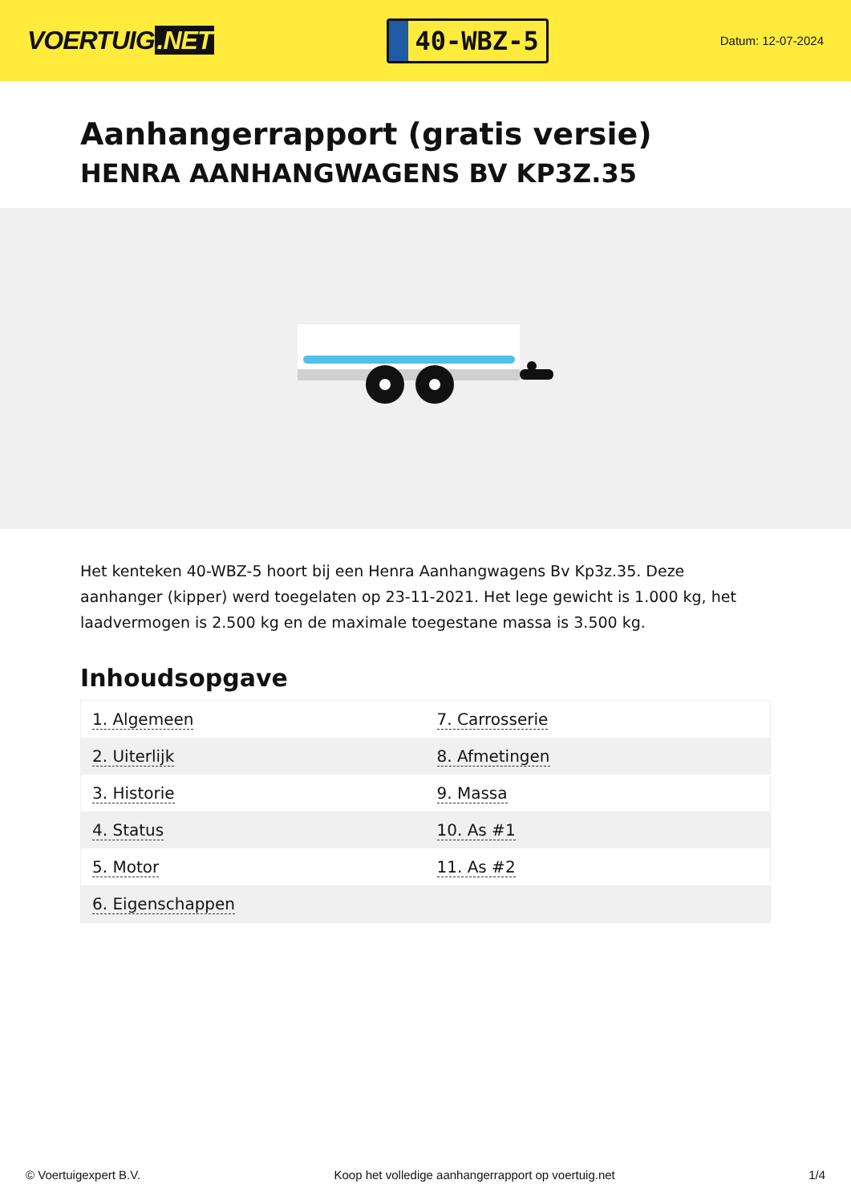VOERTUIG.NET
40-WBZ-5
Datum: 12-07-2024
Aanhangerrapport (gratis versie)
HENRA AANHANGWAGENS BV KP3Z.35
Het kenteken 40-WBZ-5 hoort bij een Henra Aanhangwagens Bv Kp3z.35. Deze aanhanger (kipper) werd toegelaten op 23-11-2021. Het lege gewicht is 1.000 kg, het laadvermogen is 2.500 kg en de maximale toegestane massa is 3.500 kg.
Inhoudsopgave
| 1. Algemeen | 7. Carrosserie |
| 2. Uiterlijk | 8. Afmetingen |
| 3. Historie | 9. Massa |
| 4. Status | 10. As #1 |
| 5. Motor | 11. As #2 |
| 6. Eigenschappen | |
© Voertuigexpert B.V. Koop het volledige aanhangerrapport op voertuig.net 1/4